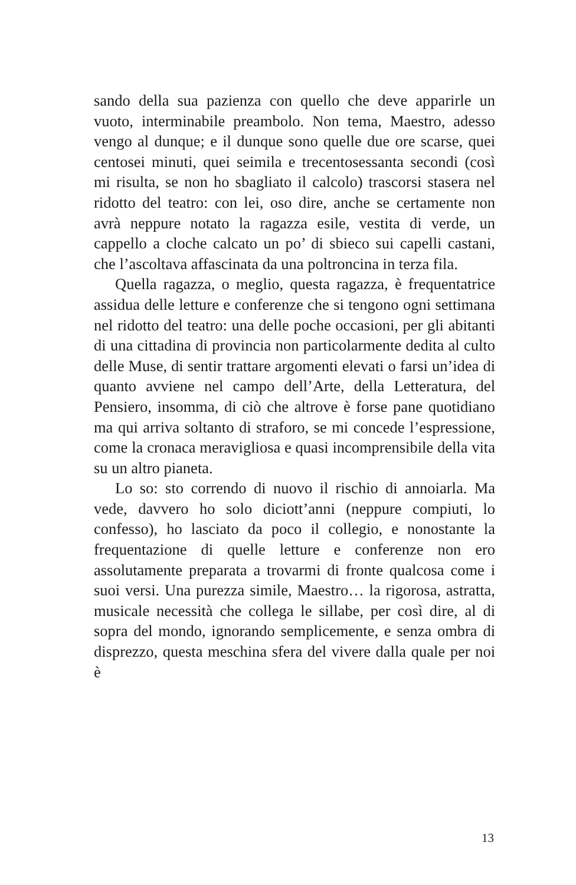sando della sua pazienza con quello che deve apparirle un vuoto, interminabile preambolo. Non tema, Maestro, adesso vengo al dunque; e il dunque sono quelle due ore scarse, quei centosei minuti, quei seimila e trecento­sessanta secondi (così mi risulta, se non ho sbagliato il calcolo) trascorsi stasera nel ridotto del teatro: con lei, oso dire, anche se certamente non avrà neppure notato la ragazza esile, vestita di verde, un cappello a cloche calcato un po’ di sbieco sui capelli castani, che l’ascol­tava affascinata da una poltroncina in terza fila.
Quella ragazza, o meglio, questa ragazza, è frequen­tatrice assidua delle letture e conferenze che si tengono ogni settimana nel ridotto del teatro: una delle poche occasioni, per gli abitanti di una cittadina di provincia non particolarmente dedita al culto delle Muse, di sentir trattare argomenti elevati o farsi un’idea di quanto avvie­ne nel campo dell’Arte, della Letteratura, del Pensiero, insomma, di ciò che altrove è forse pane quotidiano ma qui arriva soltanto di straforo, se mi concede l’espressio­ne, come la cronaca meravigliosa e quasi incomprensibile della vita su un altro pianeta.
Lo so: sto correndo di nuovo il rischio di annoiarla. Ma vede, davvero ho solo diciott’anni (neppure com­piuti, lo confesso), ho lasciato da poco il collegio, e nonostante la frequentazione di quelle letture e con­ferenze non ero assolutamente preparata a trovarmi di fronte qualcosa come i suoi versi. Una purezza simile, Maestro… la rigorosa, astratta, musicale necessità che collega le sillabe, per così dire, al di sopra del mondo, ignorando semplicemente, e senza ombra di disprezzo, questa meschina sfera del vivere dalla quale per noi è
13